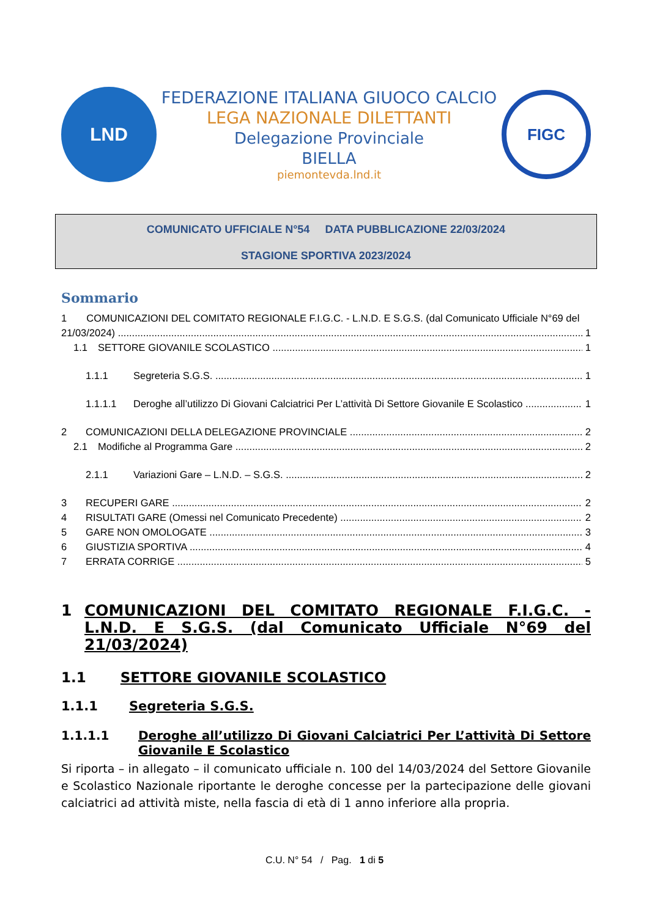LND
FEDERAZIONE ITALIANA GIUOCO CALCIO
LEGA NAZIONALE DILETTANTI
Delegazione Provinciale
BIELLA
piemontevda.lnd.it
FIGC
COMUNICATO UFFICIALE N°54 DATA PUBBLICAZIONE 22/03/2024
STAGIONE SPORTIVA 2023/2024
Sommario
1 COMUNICAZIONI DEL COMITATO REGIONALE F.I.G.C. - L.N.D. E S.G.S. (dal Comunicato Ufficiale N°69 del
21/03/2024) 1
1.1 SETTORE GIOVANILE SCOLASTICO 1
1.1.1 Segreteria S.G.S. 1
1.1.1.1 Deroghe all’utilizzo Di Giovani Calciatrici Per L’attività Di Settore Giovanile E Scolastico 1
2 COMUNICAZIONI DELLA DELEGAZIONE PROVINCIALE 2
2.1 Modifiche al Programma Gare 2
2.1.1 Variazioni Gare – L.N.D. – S.G.S. 2
3 RECUPERI GARE 2
4 RISULTATI GARE (Omessi nel Comunicato Precedente) 2
5 GARE NON OMOLOGATE 3
6 GIUSTIZIA SPORTIVA 4
7 ERRATA CORRIGE 5
1 COMUNICAZIONI DEL COMITATO REGIONALE F.I.G.C. - L.N.D. E S.G.S. (dal Comunicato Ufficiale N°69 del 21/03/2024)
1.1 SETTORE GIOVANILE SCOLASTICO
1.1.1 Segreteria S.G.S.
1.1.1.1 Deroghe all’utilizzo Di Giovani Calciatrici Per L’attività Di Settore Giovanile E Scolastico
Si riporta – in allegato – il comunicato ufficiale n. 100 del 14/03/2024 del Settore Giovanile e Scolastico Nazionale riportante le deroghe concesse per la partecipazione delle giovani calciatrici ad attività miste, nella fascia di età di 1 anno inferiore alla propria.
C.U. N° 54 / Pag. 1 di 5